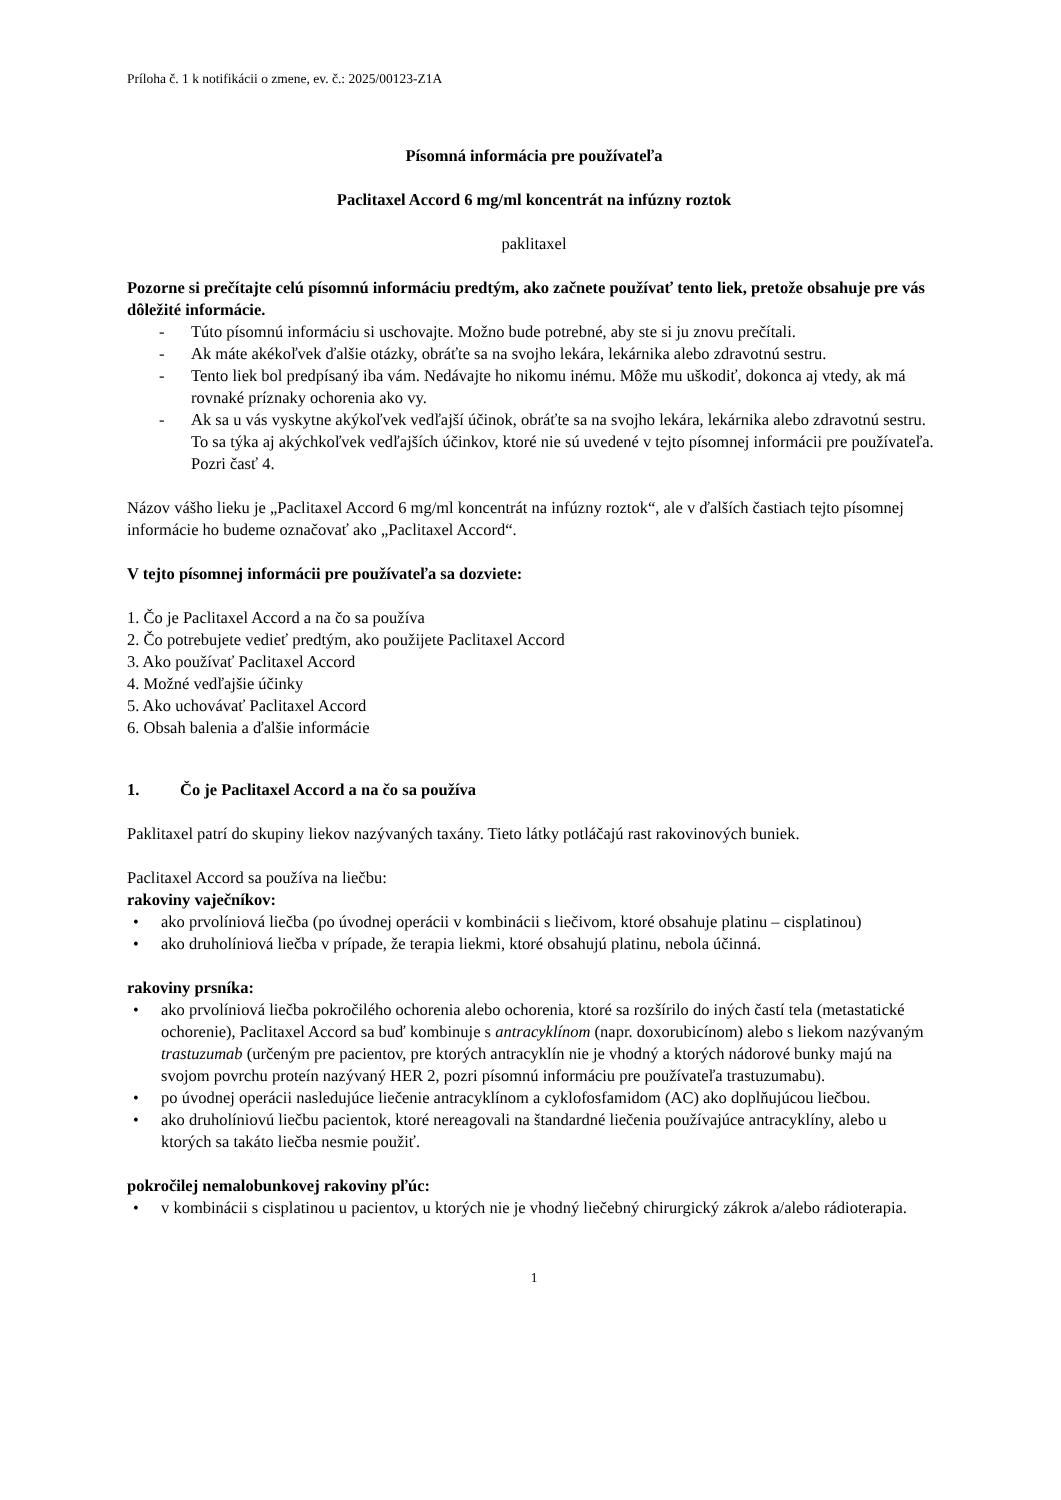Príloha č. 1 k notifikácii o zmene, ev. č.: 2025/00123-Z1A
Písomná informácia pre používateľa
Paclitaxel Accord 6 mg/ml koncentrát na infúzny roztok
paklitaxel
Pozorne si prečítajte celú písomnú informáciu predtým, ako začnete používať tento liek, pretože obsahuje pre vás dôležité informácie.
- Túto písomnú informáciu si uschovajte. Možno bude potrebné, aby ste si ju znovu prečítali.
- Ak máte akékoľvek ďalšie otázky, obráťte sa na svojho lekára, lekárnika alebo zdravotnú sestru.
- Tento liek bol predpísaný iba vám. Nedávajte ho nikomu inému. Môže mu uškodiť, dokonca aj vtedy, ak má rovnaké príznaky ochorenia ako vy.
- Ak sa u vás vyskytne akýkoľvek vedľajší účinok, obráťte sa na svojho lekára, lekárnika alebo zdravotnú sestru. To sa týka aj akýchkoľvek vedľajších účinkov, ktoré nie sú uvedené v tejto písomnej informácii pre používateľa. Pozri časť 4.
Názov vášho lieku je „Paclitaxel Accord 6 mg/ml koncentrát na infúzny roztok“, ale v ďalších častiach tejto písomnej informácie ho budeme označovať ako „Paclitaxel Accord“.
V tejto písomnej informácii pre používateľa sa dozviete:
1. Čo je Paclitaxel Accord a na čo sa používa
2. Čo potrebujete vedieť predtým, ako použijete Paclitaxel Accord
3. Ako používať Paclitaxel Accord
4. Možné vedľajšie účinky
5. Ako uchovávať Paclitaxel Accord
6. Obsah balenia a ďalšie informácie
1. Čo je Paclitaxel Accord a na čo sa používa
Paklitaxel patrí do skupiny liekov nazývaných taxány. Tieto látky potláčajú rast rakovinových buniek.
Paclitaxel Accord sa používa na liečbu:
rakoviny vaječníkov:
• ako prvolíniová liečba (po úvodnej operácii v kombinácii s liečivom, ktoré obsahuje platinu – cisplatinou)
• ako druholíniová liečba v prípade, že terapia liekmi, ktoré obsahujú platinu, nebola účinná.
rakoviny prsníka:
• ako prvolíniová liečba pokročilého ochorenia alebo ochorenia, ktoré sa rozšírilo do iných častí tela (metastatické ochorenie), Paclitaxel Accord sa buď kombinuje s antracyklínom (napr. doxorubicínom) alebo s liekom nazývaným trastuzumab (určeným pre pacientov, pre ktorých antracyklín nie je vhodný a ktorých nádorové bunky majú na svojom povrchu proteín nazývaný HER 2, pozri písomnú informáciu pre používateľa trastuzumabu).
• po úvodnej operácii nasledujúce liečenie antracyklínom a cyklofosfamidom (AC) ako doplňujúcou liečbou.
• ako druholíniovú liečbu pacientok, ktoré nereagovali na štandardné liečenia používajúce antracyklíny, alebo u ktorých sa takáto liečba nesmie použiť.
pokročilej nemalobunkovej rakoviny pľúc:
• v kombinácii s cisplatinou u pacientov, u ktorých nie je vhodný liečebný chirurgický zákrok a/alebo rádioterapia.
1